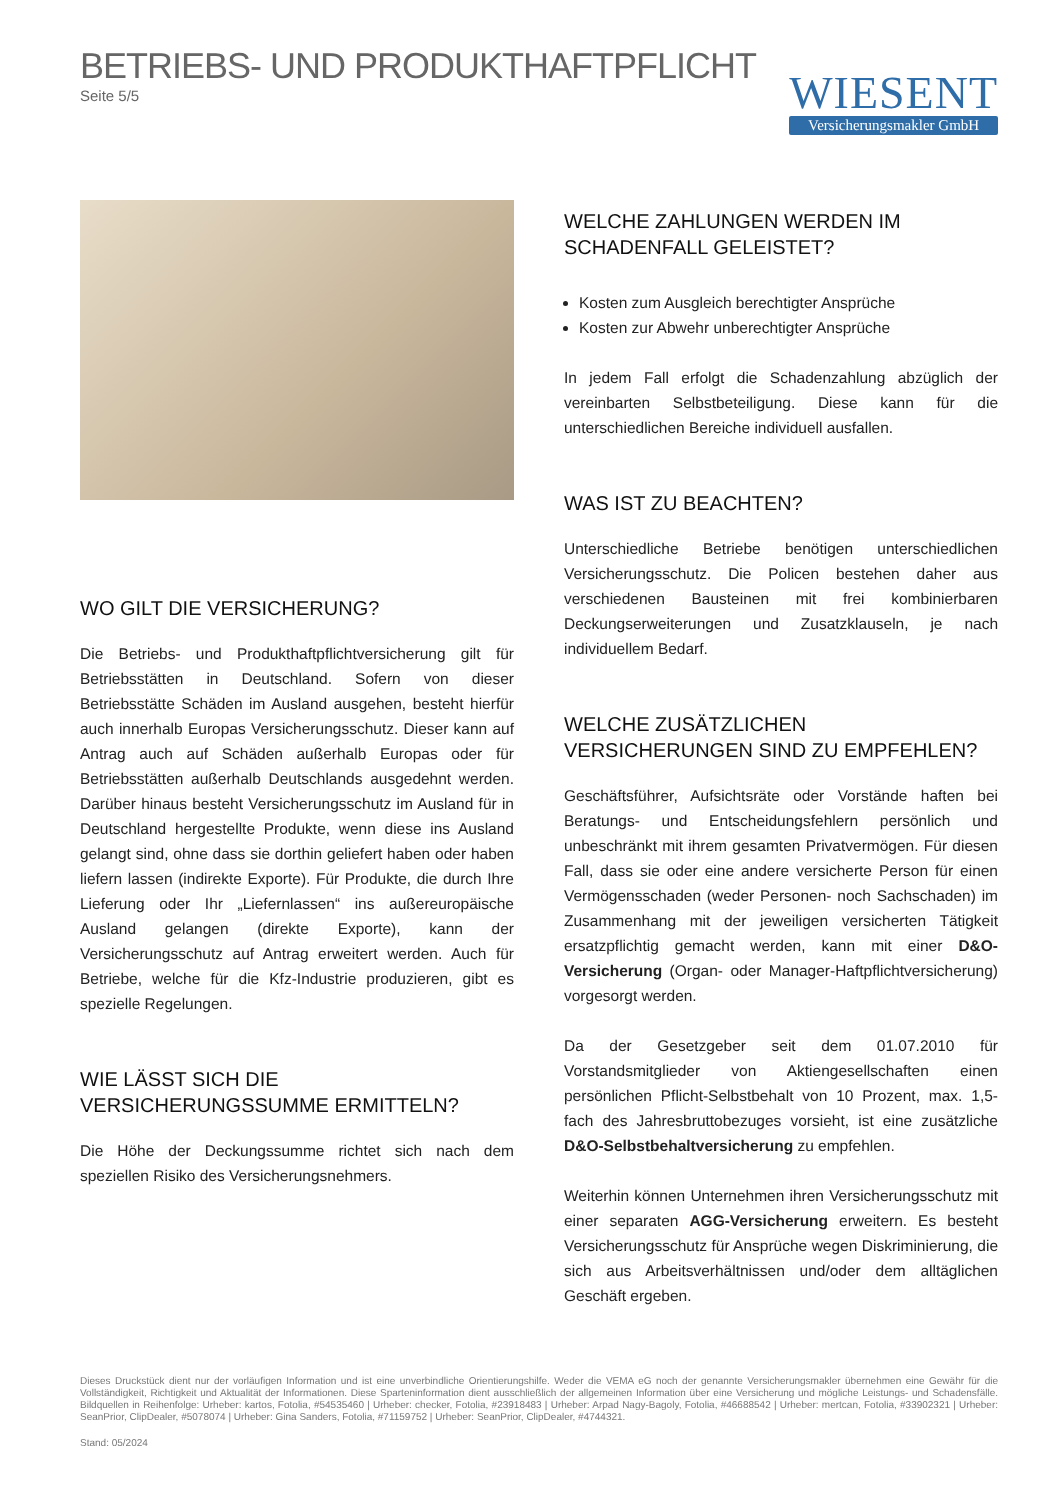BETRIEBS- UND PRODUKTHAFTPFLICHT
Seite 5/5
WIESENT
Versicherungsmakler GmbH
WO GILT DIE VERSICHERUNG?
Die Betriebs- und Produkthaftpflichtversicherung gilt für Betriebsstätten in Deutschland. Sofern von dieser Betriebsstätte Schäden im Ausland ausgehen, besteht hierfür auch innerhalb Europas Versicherungsschutz. Dieser kann auf Antrag auch auf Schäden außerhalb Europas oder für Betriebsstätten außerhalb Deutschlands ausgedehnt werden. Darüber hinaus besteht Versicherungsschutz im Ausland für in Deutschland hergestellte Produkte, wenn diese ins Ausland gelangt sind, ohne dass sie dorthin geliefert haben oder haben liefern lassen (indirekte Exporte). Für Produkte, die durch Ihre Lieferung oder Ihr „Liefernlassen“ ins außereuropäische Ausland gelangen (direkte Exporte), kann der Versicherungsschutz auf Antrag erweitert werden. Auch für Betriebe, welche für die Kfz-Industrie produzieren, gibt es spezielle Regelungen.
WIE LÄSST SICH DIE VERSICHERUNGSSUMME ERMITTELN?
Die Höhe der Deckungssumme richtet sich nach dem speziellen Risiko des Versicherungsnehmers.
WELCHE ZAHLUNGEN WERDEN IM SCHADENFALL GELEISTET?
Kosten zum Ausgleich berechtigter Ansprüche
Kosten zur Abwehr unberechtigter Ansprüche
In jedem Fall erfolgt die Schadenzahlung abzüglich der vereinbarten Selbstbeteiligung. Diese kann für die unterschiedlichen Bereiche individuell ausfallen.
WAS IST ZU BEACHTEN?
Unterschiedliche Betriebe benötigen unterschiedlichen Versicherungsschutz. Die Policen bestehen daher aus verschiedenen Bausteinen mit frei kombinierbaren Deckungserweiterungen und Zusatzklauseln, je nach individuellem Bedarf.
WELCHE ZUSÄTZLICHEN VERSICHERUNGEN SIND ZU EMPFEHLEN?
Geschäftsführer, Aufsichtsräte oder Vorstände haften bei Beratungs- und Entscheidungsfehlern persönlich und unbeschränkt mit ihrem gesamten Privatvermögen. Für diesen Fall, dass sie oder eine andere versicherte Person für einen Vermögensschaden (weder Personen- noch Sachschaden) im Zusammenhang mit der jeweiligen versicherten Tätigkeit ersatzpflichtig gemacht werden, kann mit einer D&O-Versicherung (Organ- oder Manager-Haftpflichtversicherung) vorgesorgt werden.
Da der Gesetzgeber seit dem 01.07.2010 für Vorstandsmitglieder von Aktiengesellschaften einen persönlichen Pflicht-Selbstbehalt von 10 Prozent, max. 1,5-fach des Jahresbruttobezuges vorsieht, ist eine zusätzliche D&O-Selbstbehaltversicherung zu empfehlen.
Weiterhin können Unternehmen ihren Versicherungsschutz mit einer separaten AGG-Versicherung erweitern. Es besteht Versicherungsschutz für Ansprüche wegen Diskriminierung, die sich aus Arbeitsverhältnissen und/oder dem alltäglichen Geschäft ergeben.
Dieses Druckstück dient nur der vorläufigen Information und ist eine unverbindliche Orientierungshilfe. Weder die VEMA eG noch der genannte Versicherungsmakler übernehmen eine Gewähr für die Vollständigkeit, Richtigkeit und Aktualität der Informationen. Diese Sparteninformation dient ausschließlich der allgemeinen Information über eine Versicherung und mögliche Leistungs- und Schadensfälle. Bildquellen in Reihenfolge: Urheber: kartos, Fotolia, #54535460 | Urheber: checker, Fotolia, #23918483 | Urheber: Arpad Nagy-Bagoly, Fotolia, #46688542 | Urheber: mertcan, Fotolia, #33902321 | Urheber: SeanPrior, ClipDealer, #5078074 | Urheber: Gina Sanders, Fotolia, #71159752 | Urheber: SeanPrior, ClipDealer, #4744321.
Stand: 05/2024